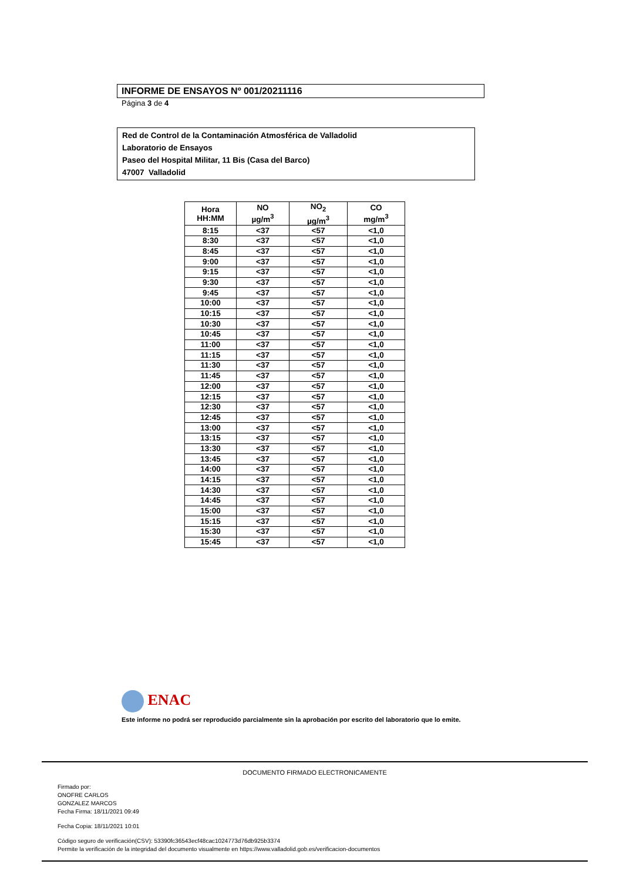INFORME DE ENSAYOS Nº 001/20211116
Página 3 de 4
Red de Control de la Contaminación Atmosférica de Valladolid
Laboratorio de Ensayos
Paseo del Hospital Militar, 11 Bis (Casa del Barco)
47007 Valladolid
| Hora HH:MM | NO µg/m<sup>3</sup> | NO<sub>2</sub> µg/m<sup>3</sup> | CO mg/m<sup>3</sup> |
| --- | --- | --- | --- |
| 8:15 | <37 | <57 | <1,0 |
| 8:30 | <37 | <57 | <1,0 |
| 8:45 | <37 | <57 | <1,0 |
| 9:00 | <37 | <57 | <1,0 |
| 9:15 | <37 | <57 | <1,0 |
| 9:30 | <37 | <57 | <1,0 |
| 9:45 | <37 | <57 | <1,0 |
| 10:00 | <37 | <57 | <1,0 |
| 10:15 | <37 | <57 | <1,0 |
| 10:30 | <37 | <57 | <1,0 |
| 10:45 | <37 | <57 | <1,0 |
| 11:00 | <37 | <57 | <1,0 |
| 11:15 | <37 | <57 | <1,0 |
| 11:30 | <37 | <57 | <1,0 |
| 11:45 | <37 | <57 | <1,0 |
| 12:00 | <37 | <57 | <1,0 |
| 12:15 | <37 | <57 | <1,0 |
| 12:30 | <37 | <57 | <1,0 |
| 12:45 | <37 | <57 | <1,0 |
| 13:00 | <37 | <57 | <1,0 |
| 13:15 | <37 | <57 | <1,0 |
| 13:30 | <37 | <57 | <1,0 |
| 13:45 | <37 | <57 | <1,0 |
| 14:00 | <37 | <57 | <1,0 |
| 14:15 | <37 | <57 | <1,0 |
| 14:30 | <37 | <57 | <1,0 |
| 14:45 | <37 | <57 | <1,0 |
| 15:00 | <37 | <57 | <1,0 |
| 15:15 | <37 | <57 | <1,0 |
| 15:30 | <37 | <57 | <1,0 |
| 15:45 | <37 | <57 | <1,0 |
ENAC
Este informe no podrá ser reproducido parcialmente sin la aprobación por escrito del laboratorio que lo emite.
DOCUMENTO FIRMADO ELECTRONICAMENTE
Firmado por:
ONOFRE CARLOS
GONZALEZ MARCOS
Fecha Firma: 18/11/2021 09:49
Fecha Copia: 18/11/2021 10:01
Código seguro de verificación(CSV): 53390fc36543ecf48cac1024773d76db925b3374
Permite la verificación de la integridad del documento visualmente en https://www.valladolid.gob.es/verificacion-documentos